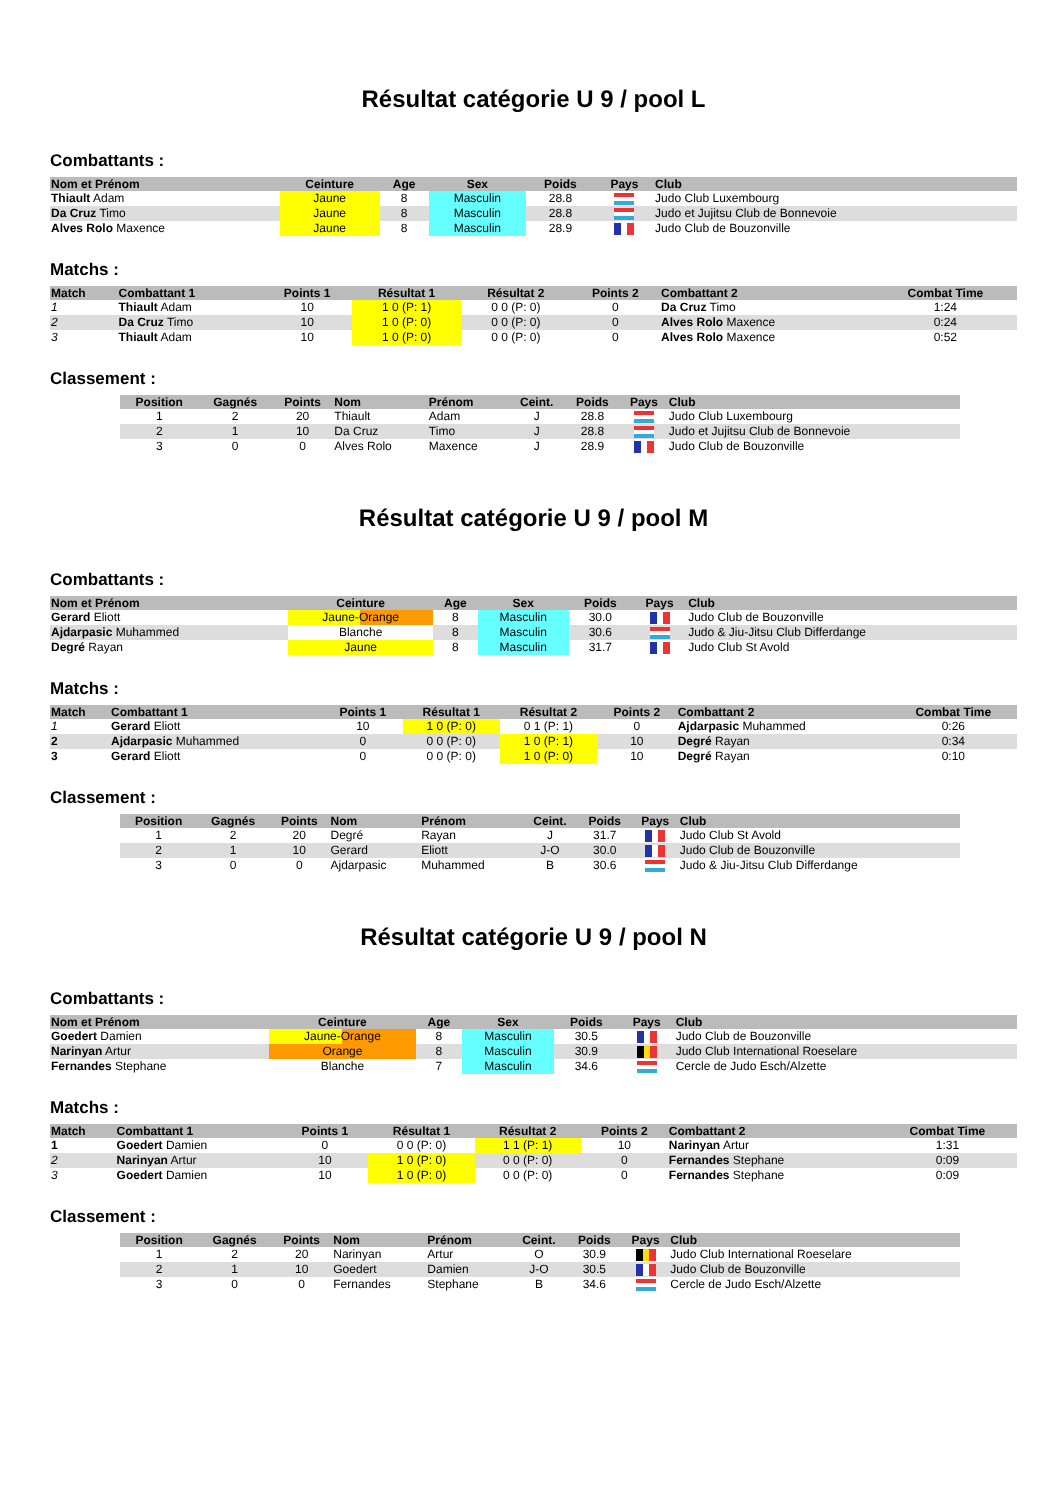Résultat catégorie U 9 / pool L
Combattants :
| Nom et Prénom | Ceinture | Age | Sex | Poids | Pays | Club |
| --- | --- | --- | --- | --- | --- | --- |
| Thiault Adam | Jaune | 8 | Masculin | 28.8 | | Judo Club Luxembourg |
| Da Cruz Timo | Jaune | 8 | Masculin | 28.8 | | Judo et Jujitsu Club de Bonnevoie |
| Alves Rolo Maxence | Jaune | 8 | Masculin | 28.9 | | Judo Club de Bouzonville |
Matchs :
| Match | Combattant 1 | Points 1 | Résultat 1 | Résultat 2 | Points 2 | Combattant 2 | Combat Time |
| --- | --- | --- | --- | --- | --- | --- | --- |
| 1 | Thiault Adam | 10 | 1 0 (P: 1) | 0 0 (P: 0) | 0 | Da Cruz Timo | 1:24 |
| 2 | Da Cruz Timo | 10 | 1 0 (P: 0) | 0 0 (P: 0) | 0 | Alves Rolo Maxence | 0:24 |
| 3 | Thiault Adam | 10 | 1 0 (P: 0) | 0 0 (P: 0) | 0 | Alves Rolo Maxence | 0:52 |
Classement :
| Position | Gagnés | Points | Nom | Prénom | Ceint. | Poids | Pays | Club |
| --- | --- | --- | --- | --- | --- | --- | --- | --- |
| 1 | 2 | 20 | Thiault | Adam | J | 28.8 | | Judo Club Luxembourg |
| 2 | 1 | 10 | Da Cruz | Timo | J | 28.8 | | Judo et Jujitsu Club de Bonnevoie |
| 3 | 0 | 0 | Alves Rolo | Maxence | J | 28.9 | | Judo Club de Bouzonville |
Résultat catégorie U 9 / pool M
Combattants :
| Nom et Prénom | Ceinture | Age | Sex | Poids | Pays | Club |
| --- | --- | --- | --- | --- | --- | --- |
| Gerard Eliott | Jaune-Orange | 8 | Masculin | 30.0 | | Judo Club de Bouzonville |
| Ajdarpasic Muhammed | Blanche | 8 | Masculin | 30.6 | | Judo & Jiu-Jitsu Club Differdange |
| Degré Rayan | Jaune | 8 | Masculin | 31.7 | | Judo Club St Avold |
Matchs :
| Match | Combattant 1 | Points 1 | Résultat 1 | Résultat 2 | Points 2 | Combattant 2 | Combat Time |
| --- | --- | --- | --- | --- | --- | --- | --- |
| 1 | Gerard Eliott | 10 | 1 0 (P: 0) | 0 1 (P: 1) | 0 | Ajdarpasic Muhammed | 0:26 |
| 2 | Ajdarpasic Muhammed | 0 | 0 0 (P: 0) | 1 0 (P: 1) | 10 | Degré Rayan | 0:34 |
| 3 | Gerard Eliott | 0 | 0 0 (P: 0) | 1 0 (P: 0) | 10 | Degré Rayan | 0:10 |
Classement :
| Position | Gagnés | Points | Nom | Prénom | Ceint. | Poids | Pays | Club |
| --- | --- | --- | --- | --- | --- | --- | --- | --- |
| 1 | 2 | 20 | Degré | Rayan | J | 31.7 | | Judo Club St Avold |
| 2 | 1 | 10 | Gerard | Eliott | J-O | 30.0 | | Judo Club de Bouzonville |
| 3 | 0 | 0 | Ajdarpasic | Muhammed | B | 30.6 | | Judo & Jiu-Jitsu Club Differdange |
Résultat catégorie U 9 / pool N
Combattants :
| Nom et Prénom | Ceinture | Age | Sex | Poids | Pays | Club |
| --- | --- | --- | --- | --- | --- | --- |
| Goedert Damien | Jaune-Orange | 8 | Masculin | 30.5 | | Judo Club de Bouzonville |
| Narinyan Artur | Orange | 8 | Masculin | 30.9 | | Judo Club International Roeselare |
| Fernandes Stephane | Blanche | 7 | Masculin | 34.6 | | Cercle de Judo Esch/Alzette |
Matchs :
| Match | Combattant 1 | Points 1 | Résultat 1 | Résultat 2 | Points 2 | Combattant 2 | Combat Time |
| --- | --- | --- | --- | --- | --- | --- | --- |
| 1 | Goedert Damien | 0 | 0 0 (P: 0) | 1 1 (P: 1) | 10 | Narinyan Artur | 1:31 |
| 2 | Narinyan Artur | 10 | 1 0 (P: 0) | 0 0 (P: 0) | 0 | Fernandes Stephane | 0:09 |
| 3 | Goedert Damien | 10 | 1 0 (P: 0) | 0 0 (P: 0) | 0 | Fernandes Stephane | 0:09 |
Classement :
| Position | Gagnés | Points | Nom | Prénom | Ceint. | Poids | Pays | Club |
| --- | --- | --- | --- | --- | --- | --- | --- | --- |
| 1 | 2 | 20 | Narinyan | Artur | O | 30.9 | | Judo Club International Roeselare |
| 2 | 1 | 10 | Goedert | Damien | J-O | 30.5 | | Judo Club de Bouzonville |
| 3 | 0 | 0 | Fernandes | Stephane | B | 34.6 | | Cercle de Judo Esch/Alzette |